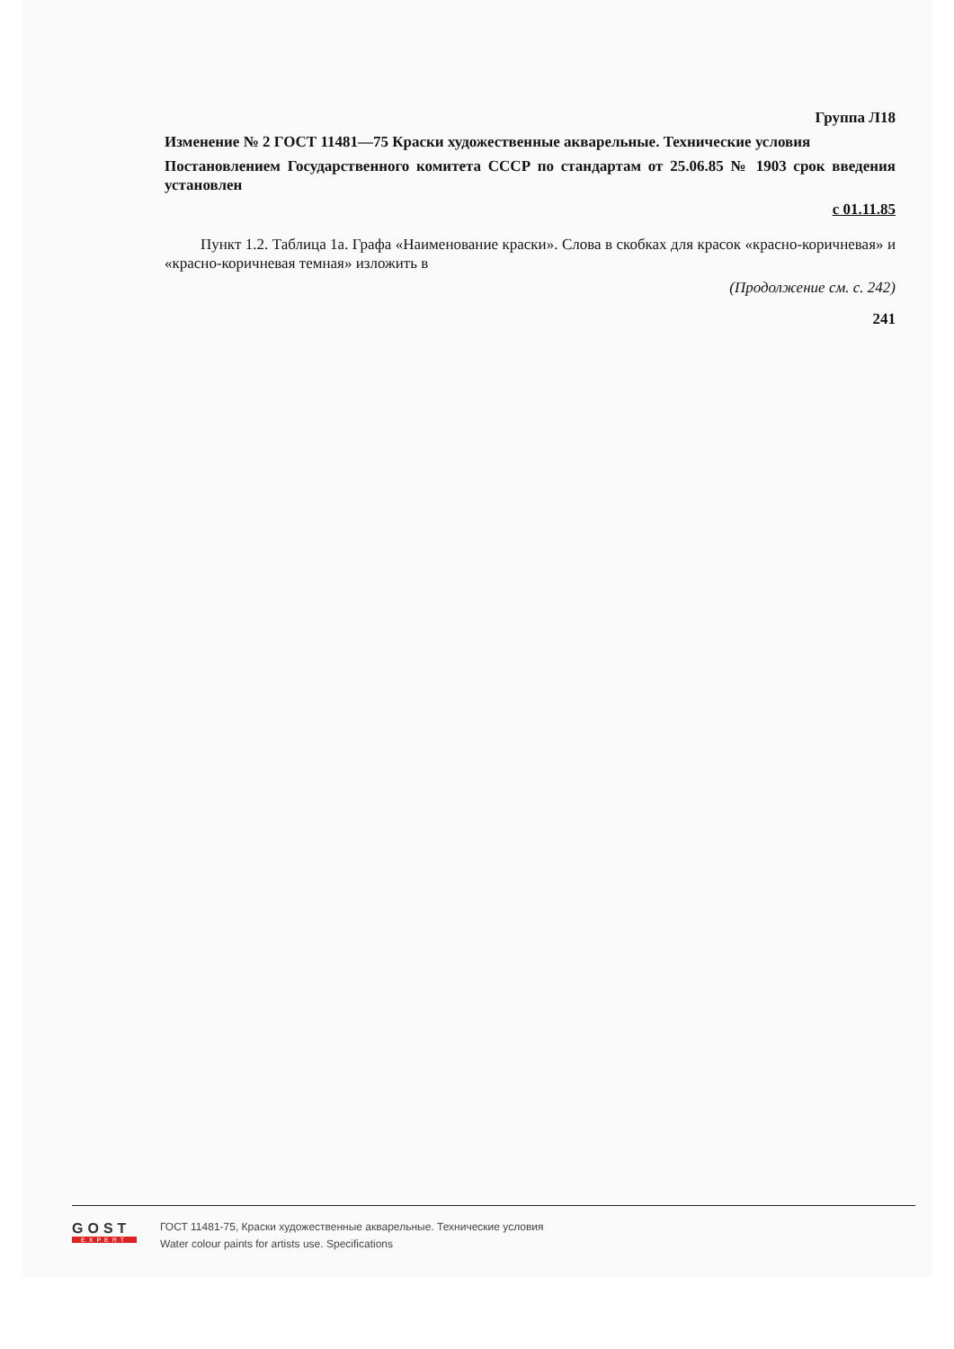Группа Л18
Изменение № 2 ГОСТ 11481—75 Краски художественные акварельные. Технические условия
Постановлением Государственного комитета СССР по стандартам от 25.06.85 № 1903 срок введения установлен
с 01.11.85
Пункт 1.2. Таблица 1а. Графа «Наименование краски». Слова в скобках для красок «красно-коричневая» и «красно-коричневая темная» изложить в
(Продолжение см. с. 242)
241
GOST
EXPERT
ГОСТ 11481-75, Краски художественные акварельные. Технические условия
Water colour paints for artists use. Specifications